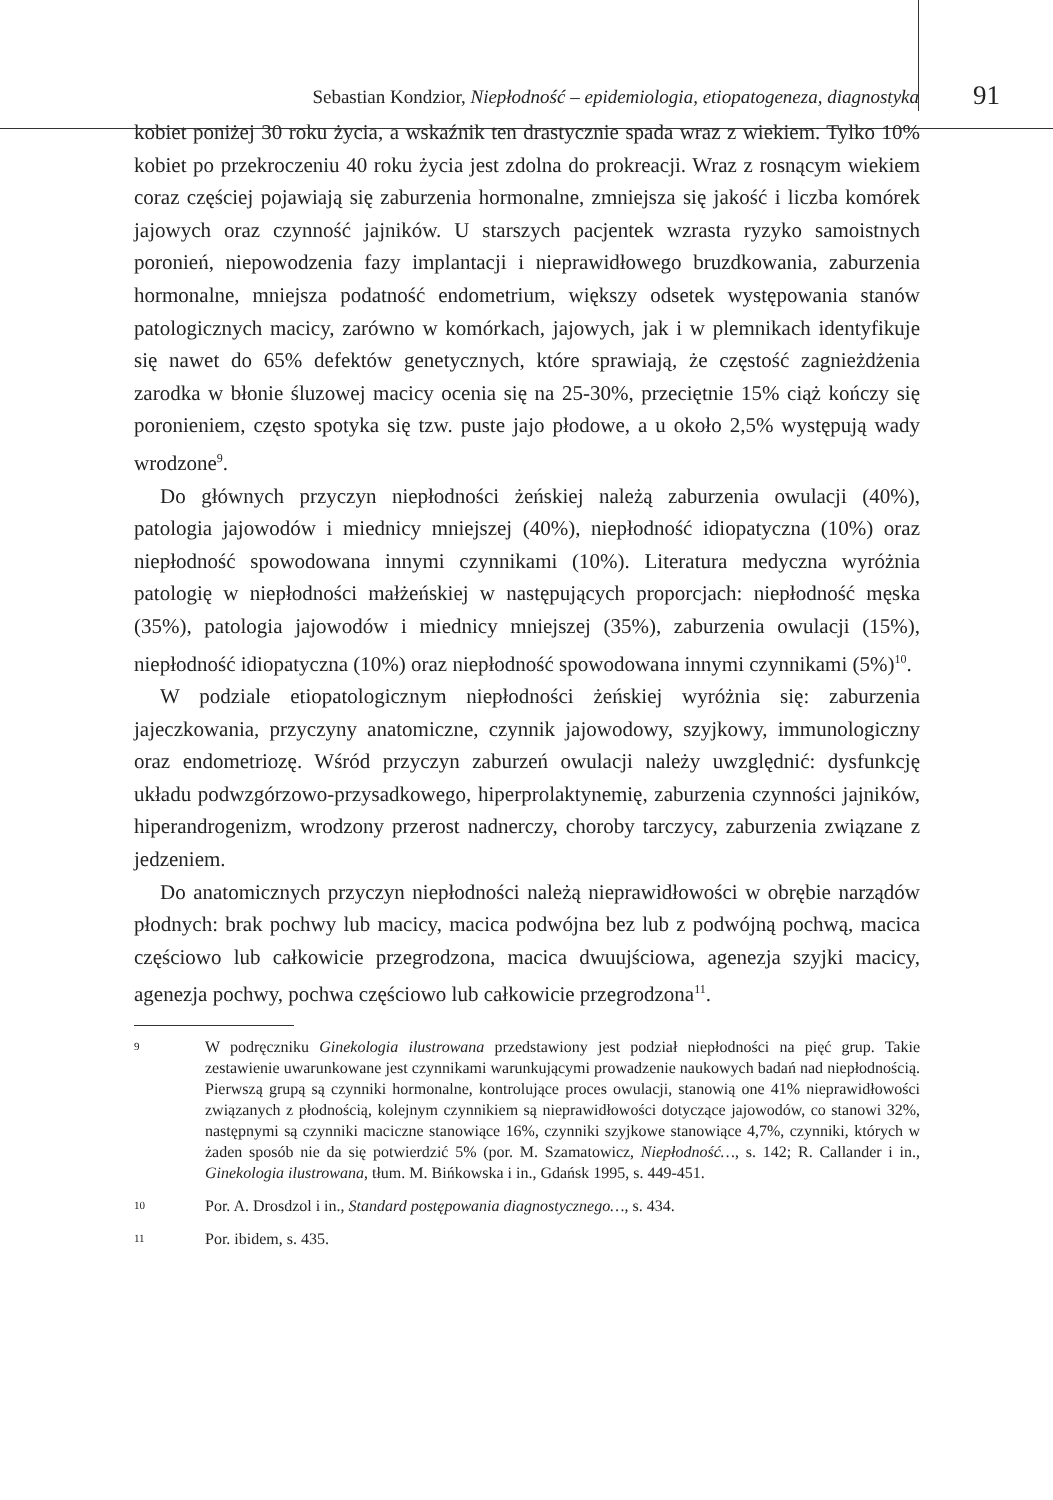Sebastian Kondzior, Niepłodność – epidemiologia, etiopatogeneza, diagnostyka 91
kobiet poniżej 30 roku życia, a wskaźnik ten drastycznie spada wraz z wiekiem. Tylko 10% kobiet po przekroczeniu 40 roku życia jest zdolna do prokreacji. Wraz z rosnącym wiekiem coraz częściej pojawiają się zaburzenia hormonalne, zmniejsza się jakość i liczba komórek jajowych oraz czynność jajników. U starszych pacjentek wzrasta ryzyko samoistnych poronień, niepowodzenia fazy implantacji i nieprawidłowego bruzdkowania, zaburzenia hormonalne, mniejsza podatność endometrium, większy odsetek występowania stanów patologicznych macicy, zarówno w komórkach, jajowych, jak i w plemnikach identyfikuje się nawet do 65% defektów genetycznych, które sprawiają, że częstość zagnieżdżenia zarodka w błonie śluzowej macicy ocenia się na 25-30%, przeciętnie 15% ciąż kończy się poronieniem, często spotyka się tzw. puste jajo płodowe, a u około 2,5% występują wady wrodzone<sup>9</sup>.
Do głównych przyczyn niepłodności żeńskiej należą zaburzenia owulacji (40%), patologia jajowodów i miednicy mniejszej (40%), niepłodność idiopatyczna (10%) oraz niepłodność spowodowana innymi czynnikami (10%). Literatura medyczna wyróżnia patologię w niepłodności małżeńskiej w następujących proporcjach: niepłodność męska (35%), patologia jajowodów i miednicy mniejszej (35%), zaburzenia owulacji (15%), niepłodność idiopatyczna (10%) oraz niepłodność spowodowana innymi czynnikami (5%)<sup>10</sup>.
W podziale etiopatologicznym niepłodności żeńskiej wyróżnia się: zaburzenia jajeczkowania, przyczyny anatomiczne, czynnik jajowodowy, szyjkowy, immunologiczny oraz endometriozę. Wśród przyczyn zaburzeń owulacji należy uwzględnić: dysfunkcję układu podwzgórzowo-przysadkowego, hiperprolaktynemię, zaburzenia czynności jajników, hiperandrogenizm, wrodzony przerost nadnerczy, choroby tarczycy, zaburzenia związane z jedzeniem.
Do anatomicznych przyczyn niepłodności należą nieprawidłowości w obrębie narządów płodnych: brak pochwy lub macicy, macica podwójna bez lub z podwójną pochwą, macica częściowo lub całkowicie przegrodzona, macica dwuujściowa, agenezja szyjki macicy, agenezja pochwy, pochwa częściowo lub całkowicie przegrodzona<sup>11</sup>.
9 W podręczniku Ginekologia ilustrowana przedstawiony jest podział niepłodności na pięć grup. Takie zestawienie uwarunkowane jest czynnikami warunkującymi prowadzenie naukowych badań nad niepłodnością. Pierwszą grupą są czynniki hormonalne, kontrolujące proces owulacji, stanowią one 41% nieprawidłowości związanych z płodnością, kolejnym czynnikiem są nieprawidłowości dotyczące jajowodów, co stanowi 32%, następnymi są czynniki maciczne stanowiące 16%, czynniki szyjkowe stanowiące 4,7%, czynniki, których w żaden sposób nie da się potwierdzić 5% (por. M. Szamatowicz, Niepłodność…, s. 142; R. Callander i in., Ginekologia ilustrowana, tłum. M. Bińkowska i in., Gdańsk 1995, s. 449-451.
10 Por. A. Drosdzol i in., Standard postępowania diagnostycznego…, s. 434.
11 Por. ibidem, s. 435.